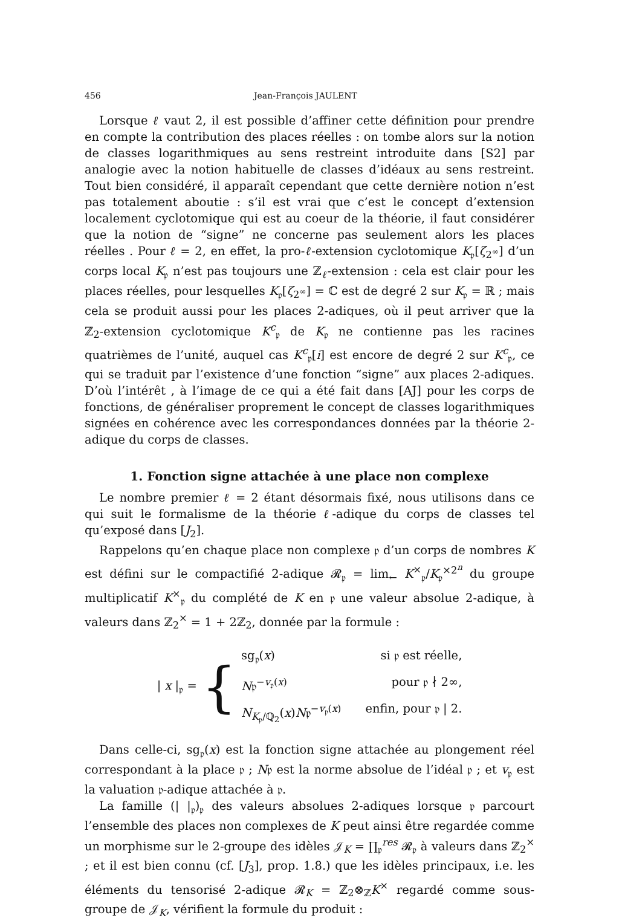456 Jean-François JAULENT
Lorsque ℓ vaut 2, il est possible d’affiner cette définition pour prendre en compte la contribution des places réelles : on tombe alors sur la notion de classes logarithmiques au sens restreint introduite dans [S2] par analogie avec la notion habituelle de classes d’idéaux au sens restreint. Tout bien considéré, il apparaît cependant que cette dernière notion n’est pas totalement aboutie : s’il est vrai que c’est le concept d’extension localement cyclotomique qui est au coeur de la théorie, il faut considérer que la notion de “signe” ne concerne pas seulement alors les places réelles . Pour ℓ = 2, en effet, la pro-ℓ-extension cyclotomique K<sub>𝔭</sub>[ζ<sub>2<sup>∞</sup></sub>] d’un corps local K<sub>𝔭</sub> n’est pas toujours une ℤ<sub>ℓ</sub>-extension : cela est clair pour les places réelles, pour lesquelles K<sub>𝔭</sub>[ζ<sub>2<sup>∞</sup></sub>] = ℂ est de degré 2 sur K<sub>𝔭</sub> = ℝ ; mais cela se produit aussi pour les places 2-adiques, où il peut arriver que la ℤ<sub>2</sub>-extension cyclotomique K<sup>c</sup><sub>𝔭</sub> de K<sub>𝔭</sub> ne contienne pas les racines quatrièmes de l’unité, auquel cas K<sup>c</sup><sub>𝔭</sub>[i] est encore de degré 2 sur K<sup>c</sup><sub>𝔭</sub>, ce qui se traduit par l’existence d’une fonction “signe” aux places 2-adiques. D’où l’intérêt , à l’image de ce qui a été fait dans [AJ] pour les corps de fonctions, de généraliser proprement le concept de classes logarithmiques signées en cohérence avec les correspondances données par la théorie 2-adique du corps de classes.
1. Fonction signe attachée à une place non complexe
Le nombre premier ℓ = 2 étant désormais fixé, nous utilisons dans ce qui suit le formalisme de la théorie ℓ-adique du corps de classes tel qu’exposé dans [J<sub>2</sub>].
Rappelons qu’en chaque place non complexe 𝔭 d’un corps de nombres K est défini sur le compactifié 2-adique 𝓡<sub>𝔭</sub> = lim<sub>←</sub> K<sup>×</sup><sub>𝔭</sub>/K<sub>𝔭</sub><sup>×2<sup>n</sup></sup> du groupe multiplicatif K<sup>×</sup><sub>𝔭</sub> du complété de K en 𝔭 une valeur absolue 2-adique, à valeurs dans ℤ<sub>2</sub><sup>×</sup> = 1 + 2ℤ<sub>2</sub>, donnée par la formule :
| x |<sub>𝔭</sub> = {
sg<sub>𝔭</sub>(x) si 𝔭 est réelle,
N𝔭<sup>−v<sub>𝔭</sub>(x)</sup> pour 𝔭 ∤ 2∞,
N<sub>K<sub>𝔭</sub>/ℚ<sub>2</sub></sub>(x)N𝔭<sup>−v<sub>𝔭</sub>(x)</sup> enfin, pour 𝔭 | 2.
Dans celle-ci, sg<sub>𝔭</sub>(x) est la fonction signe attachée au plongement réel correspondant à la place 𝔭 ; N𝔭 est la norme absolue de l’idéal 𝔭 ; et v<sub>𝔭</sub> est la valuation 𝔭-adique attachée à 𝔭.
La famille (| |<sub>𝔭</sub>)<sub>𝔭</sub> des valeurs absolues 2-adiques lorsque 𝔭 parcourt l’ensemble des places non complexes de K peut ainsi être regardée comme un morphisme sur le 2-groupe des idèles 𝒥<sub>K</sub> = ∏<sub>𝔭</sub><sup>res</sup> 𝓡<sub>𝔭</sub> à valeurs dans ℤ<sub>2</sub><sup>×</sup> ; et il est bien connu (cf. [J<sub>3</sub>], prop. 1.8.) que les idèles principaux, i.e. les éléments du tensorisé 2-adique 𝓡<sub>K</sub> = ℤ<sub>2</sub>⊗<sub>ℤ</sub>K<sup>×</sup> regardé comme sous-groupe de 𝒥<sub>K</sub>, vérifient la formule du produit :